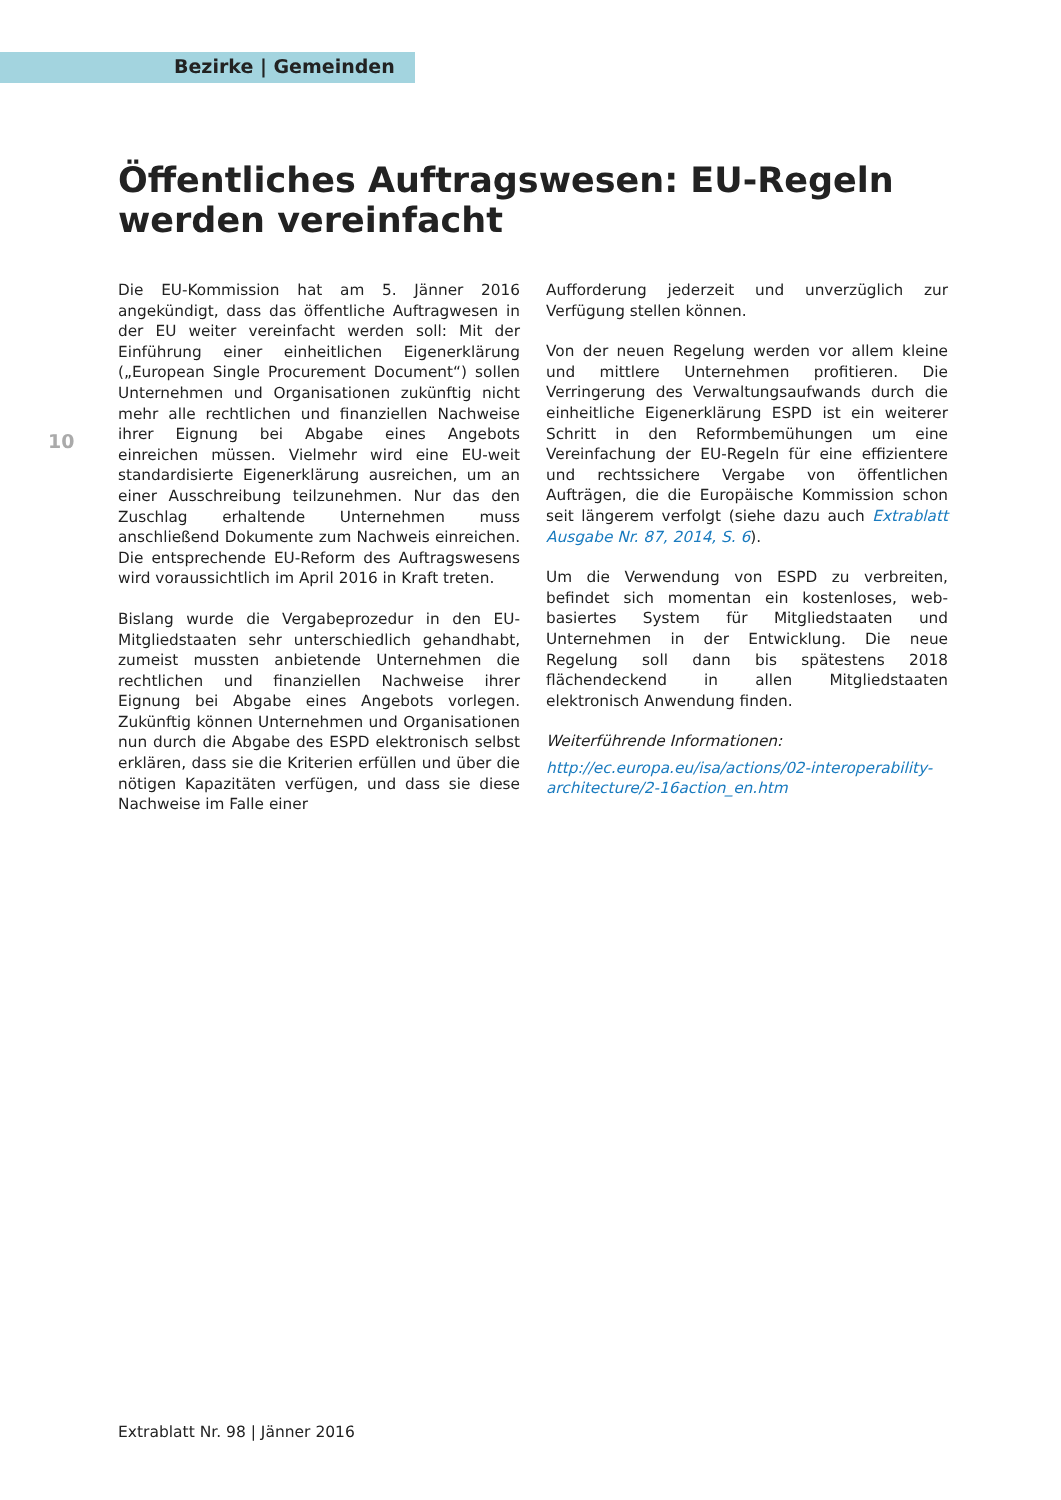Bezirke | Gemeinden
Öffentliches Auftragswesen: EU-Regeln werden vereinfacht
10
Die EU-Kommission hat am 5. Jänner 2016 angekündigt, dass das öffentliche Auftragwesen in der EU weiter vereinfacht werden soll: Mit der Einführung einer einheitlichen Eigenerklärung („European Single Procurement Document“) sollen Unternehmen und Organisationen zukünftig nicht mehr alle rechtlichen und finanziellen Nachweise ihrer Eignung bei Abgabe eines Angebots einreichen müssen. Vielmehr wird eine EU-weit standardisierte Eigenerklärung ausreichen, um an einer Ausschreibung teilzunehmen. Nur das den Zuschlag erhaltende Unternehmen muss anschließend Dokumente zum Nachweis einreichen. Die entsprechende EU-Reform des Auftragswesens wird voraussichtlich im April 2016 in Kraft treten.
Bislang wurde die Vergabeprozedur in den EU-Mitgliedstaaten sehr unterschiedlich gehandhabt, zumeist mussten anbietende Unternehmen die rechtlichen und finanziellen Nachweise ihrer Eignung bei Abgabe eines Angebots vorlegen. Zukünftig können Unternehmen und Organisationen nun durch die Abgabe des ESPD elektronisch selbst erklären, dass sie die Kriterien erfüllen und über die nötigen Kapazitäten verfügen, und dass sie diese Nachweise im Falle einer
Aufforderung jederzeit und unverzüglich zur Verfügung stellen können.
Von der neuen Regelung werden vor allem kleine und mittlere Unternehmen profitieren. Die Verringerung des Verwaltungsaufwands durch die einheitliche Eigenerklärung ESPD ist ein weiterer Schritt in den Reformbemühungen um eine Vereinfachung der EU-Regeln für eine effizientere und rechtssichere Vergabe von öffentlichen Aufträgen, die die Europäische Kommission schon seit längerem verfolgt (siehe dazu auch Extrablatt Ausgabe Nr. 87, 2014, S. 6).
Um die Verwendung von ESPD zu verbreiten, befindet sich momentan ein kostenloses, web-basiertes System für Mitgliedstaaten und Unternehmen in der Entwicklung. Die neue Regelung soll dann bis spätestens 2018 flächendeckend in allen Mitgliedstaaten elektronisch Anwendung finden.
Weiterführende Informationen:
http://ec.europa.eu/isa/actions/02-interoperability-architecture/2-16action_en.htm
Extrablatt Nr. 98 | Jänner 2016